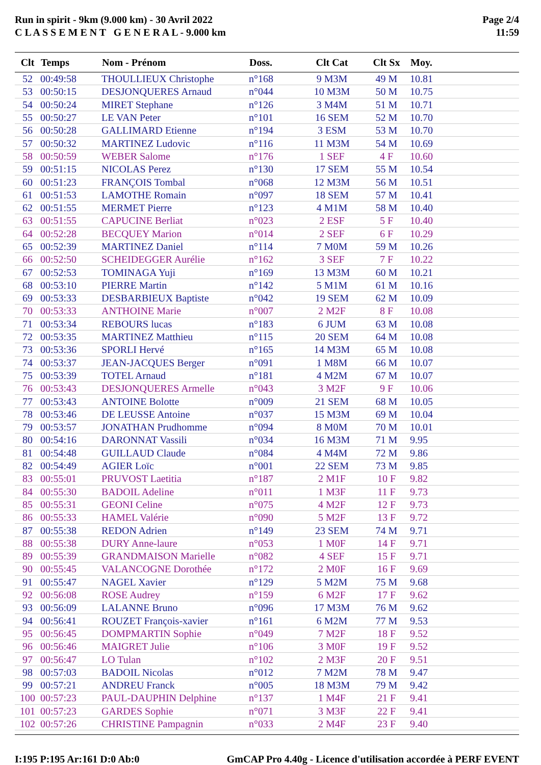Run in spirit - 9km (9.000 km) - 30 Avril 2022
C L A S S E M E N T G E N E R A L - 9.000 km
Page 2/4
11:59
| Clt | Temps | Nom - Prénom | Doss. | Clt Cat | Clt Sx | Moy. |
| --- | --- | --- | --- | --- | --- | --- |
| 52 | 00:49:58 | THOULLIEUX Christophe | n°168 | 9 M3M | 49 M | 10.81 |
| 53 | 00:50:15 | DESJONQUERES Arnaud | n°044 | 10 M3M | 50 M | 10.75 |
| 54 | 00:50:24 | MIRET Stephane | n°126 | 3 M4M | 51 M | 10.71 |
| 55 | 00:50:27 | LE VAN Peter | n°101 | 16 SEM | 52 M | 10.70 |
| 56 | 00:50:28 | GALLIMARD Etienne | n°194 | 3 ESM | 53 M | 10.70 |
| 57 | 00:50:32 | MARTINEZ Ludovic | n°116 | 11 M3M | 54 M | 10.69 |
| 58 | 00:50:59 | WEBER Salome | n°176 | 1 SEF | 4 F | 10.60 |
| 59 | 00:51:15 | NICOLAS Perez | n°130 | 17 SEM | 55 M | 10.54 |
| 60 | 00:51:23 | FRANÇOIS Tombal | n°068 | 12 M3M | 56 M | 10.51 |
| 61 | 00:51:53 | LAMOTHE Romain | n°097 | 18 SEM | 57 M | 10.41 |
| 62 | 00:51:55 | MERMET Pierre | n°123 | 4 M1M | 58 M | 10.40 |
| 63 | 00:51:55 | CAPUCINE Berliat | n°023 | 2 ESF | 5 F | 10.40 |
| 64 | 00:52:28 | BECQUEY Marion | n°014 | 2 SEF | 6 F | 10.29 |
| 65 | 00:52:39 | MARTINEZ Daniel | n°114 | 7 M0M | 59 M | 10.26 |
| 66 | 00:52:50 | SCHEIDEGGER Aurélie | n°162 | 3 SEF | 7 F | 10.22 |
| 67 | 00:52:53 | TOMINAGA Yuji | n°169 | 13 M3M | 60 M | 10.21 |
| 68 | 00:53:10 | PIERRE Martin | n°142 | 5 M1M | 61 M | 10.16 |
| 69 | 00:53:33 | DESBARBIEUX Baptiste | n°042 | 19 SEM | 62 M | 10.09 |
| 70 | 00:53:33 | ANTHOINE Marie | n°007 | 2 M2F | 8 F | 10.08 |
| 71 | 00:53:34 | REBOURS lucas | n°183 | 6 JUM | 63 M | 10.08 |
| 72 | 00:53:35 | MARTINEZ Matthieu | n°115 | 20 SEM | 64 M | 10.08 |
| 73 | 00:53:36 | SPORLI Hervé | n°165 | 14 M3M | 65 M | 10.08 |
| 74 | 00:53:37 | JEAN-JACQUES Berger | n°091 | 1 M8M | 66 M | 10.07 |
| 75 | 00:53:39 | TOTEL Arnaud | n°181 | 4 M2M | 67 M | 10.07 |
| 76 | 00:53:43 | DESJONQUERES Armelle | n°043 | 3 M2F | 9 F | 10.06 |
| 77 | 00:53:43 | ANTOINE Bolotte | n°009 | 21 SEM | 68 M | 10.05 |
| 78 | 00:53:46 | DE LEUSSE Antoine | n°037 | 15 M3M | 69 M | 10.04 |
| 79 | 00:53:57 | JONATHAN Prudhomme | n°094 | 8 M0M | 70 M | 10.01 |
| 80 | 00:54:16 | DARONNAT Vassili | n°034 | 16 M3M | 71 M | 9.95 |
| 81 | 00:54:48 | GUILLAUD Claude | n°084 | 4 M4M | 72 M | 9.86 |
| 82 | 00:54:49 | AGIER Loïc | n°001 | 22 SEM | 73 M | 9.85 |
| 83 | 00:55:01 | PRUVOST Laetitia | n°187 | 2 M1F | 10 F | 9.82 |
| 84 | 00:55:30 | BADOIL Adeline | n°011 | 1 M3F | 11 F | 9.73 |
| 85 | 00:55:31 | GEONI Celine | n°075 | 4 M2F | 12 F | 9.73 |
| 86 | 00:55:33 | HAMEL Valérie | n°090 | 5 M2F | 13 F | 9.72 |
| 87 | 00:55:38 | REDON Adrien | n°149 | 23 SEM | 74 M | 9.71 |
| 88 | 00:55:38 | DURY Anne-laure | n°053 | 1 M0F | 14 F | 9.71 |
| 89 | 00:55:39 | GRANDMAISON Marielle | n°082 | 4 SEF | 15 F | 9.71 |
| 90 | 00:55:45 | VALANCOGNE Dorothée | n°172 | 2 M0F | 16 F | 9.69 |
| 91 | 00:55:47 | NAGEL Xavier | n°129 | 5 M2M | 75 M | 9.68 |
| 92 | 00:56:08 | ROSE Audrey | n°159 | 6 M2F | 17 F | 9.62 |
| 93 | 00:56:09 | LALANNE Bruno | n°096 | 17 M3M | 76 M | 9.62 |
| 94 | 00:56:41 | ROUZET François-xavier | n°161 | 6 M2M | 77 M | 9.53 |
| 95 | 00:56:45 | DOMPMARTIN Sophie | n°049 | 7 M2F | 18 F | 9.52 |
| 96 | 00:56:46 | MAIGRET Julie | n°106 | 3 M0F | 19 F | 9.52 |
| 97 | 00:56:47 | LO Tulan | n°102 | 2 M3F | 20 F | 9.51 |
| 98 | 00:57:03 | BADOIL Nicolas | n°012 | 7 M2M | 78 M | 9.47 |
| 99 | 00:57:21 | ANDREU Franck | n°005 | 18 M3M | 79 M | 9.42 |
| 100 | 00:57:23 | PAUL-DAUPHIN Delphine | n°137 | 1 M4F | 21 F | 9.41 |
| 101 | 00:57:23 | GARDES Sophie | n°071 | 3 M3F | 22 F | 9.41 |
| 102 | 00:57:26 | CHRISTINE Pampagnin | n°033 | 2 M4F | 23 F | 9.40 |
I:195 P:195 Ar:161 D:0 Ab:0 GmCAP Pro 4.40g - Licence d'utilisation accordée à PERF EVENT